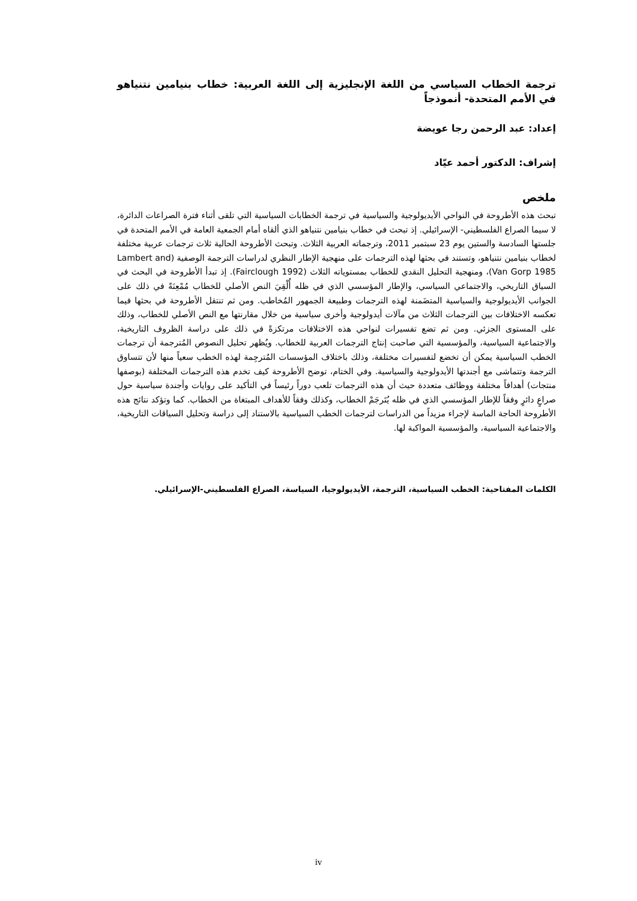ترجمة الخطاب السياسي من اللغة الإنجليزية إلى اللغة العربية: خطاب بنيامين نتنياهو في الأمم المتحدة- أنموذجاً
إعداد: عبد الرحمن رجا عويضة
إشراف: الدكتور أحمد عيّاد
ملخص
تبحث هذه الأطروحة في النواحي الأيديولوجية والسياسية في ترجمة الخطابات السياسية التي تلقى أثناء فترة الصراعات الدائرة، لا سيما الصراع الفلسطيني- الإسرائيلي. إذ تبحث في خطاب بنيامين نتنياهو الذي ألقاه أمام الجمعية العامة في الأمم المتحدة في جلستها السادسة والستين يوم 23 سبتمبر 2011، وترجماته العربية الثلاث. وتبحث الأطروحة الحالية ثلاث ترجمات عربية مختلفة لخطاب بنيامين نتنياهو، وتستند في بحثها لهذه الترجمات على منهجية الإطار النظري لدراسات الترجمة الوصفية (Lambert and Van Gorp 1985)، ومنهجية التحليل النقدي للخطاب بمستوياته الثلاث (Fairclough 1992). إذ تبدأ الأطروحة في البحث في السياق التاريخي، والاجتماعي السياسي، والإطار المؤسسي الذي في ظله أُلْقِيَ النص الأصلي للخطاب مُمْعِنَةً في ذلك على الجوانب الأيديولوجية والسياسية المتضَمنة لهذه الترجمات وطبيعة الجمهور المُخاطب. ومن ثم تنتقل الأطروحة في بحثها فيما تعكسه الاختلافات بين الترجمات الثلاث من مآلات أيدولوجية وأخرى سياسية من خلال مقارنتها مع النص الأصلي للخطاب، وذلك على المستوى الجزئي. ومن ثم تضع تفسيرات لنواحي هذه الاختلافات مرتكزةً في ذلك على دراسة الظروف التاريخية، والاجتماعية السياسية، والمؤسسية التي صاحبت إنتاج الترجمات العربية للخطاب. ويُظهر تحليل النصوص المُترجمة أن ترجمات الخطب السياسية يمكن أن تخضع لتفسيرات مختلفة، وذلك باختلاف المؤسسات المُترجِمة لهذه الخطب سعياً منها لأن تتساوق الترجمة وتتماشى مع أجندتها الأيدولوجية والسياسية. وفي الختام، توضح الأطروحة كيف تخدم هذه الترجمات المختلفة (بوصفها منتجات) أهدافاً مختلفة ووظائف متعددة حيث أن هذه الترجمات تلعب دوراً رئيساً في التأكيد على روايات وأجندة سياسية حول صراعٍ دائرٍ وفقاً للإطار المؤسسي الذي في ظله يُتَرجَمْ الخطاب، وكذلك وفقاً للأهداف المبتغاة من الخطاب. كما وتؤكد نتائج هذه الأطروحة الحاجة الماسة لإجراء مزيداً من الدراسات لترجمات الخطب السياسية بالاستناد إلى دراسة وتحليل السياقات التاريخية، والاجتماعية السياسية، والمؤسسية المواكبة لها.
الكلمات المفتاحية: الخطب السياسية، الترجمة، الأيديولوجيا، السياسة، الصراع الفلسطيني-الإسرائيلي.
iv